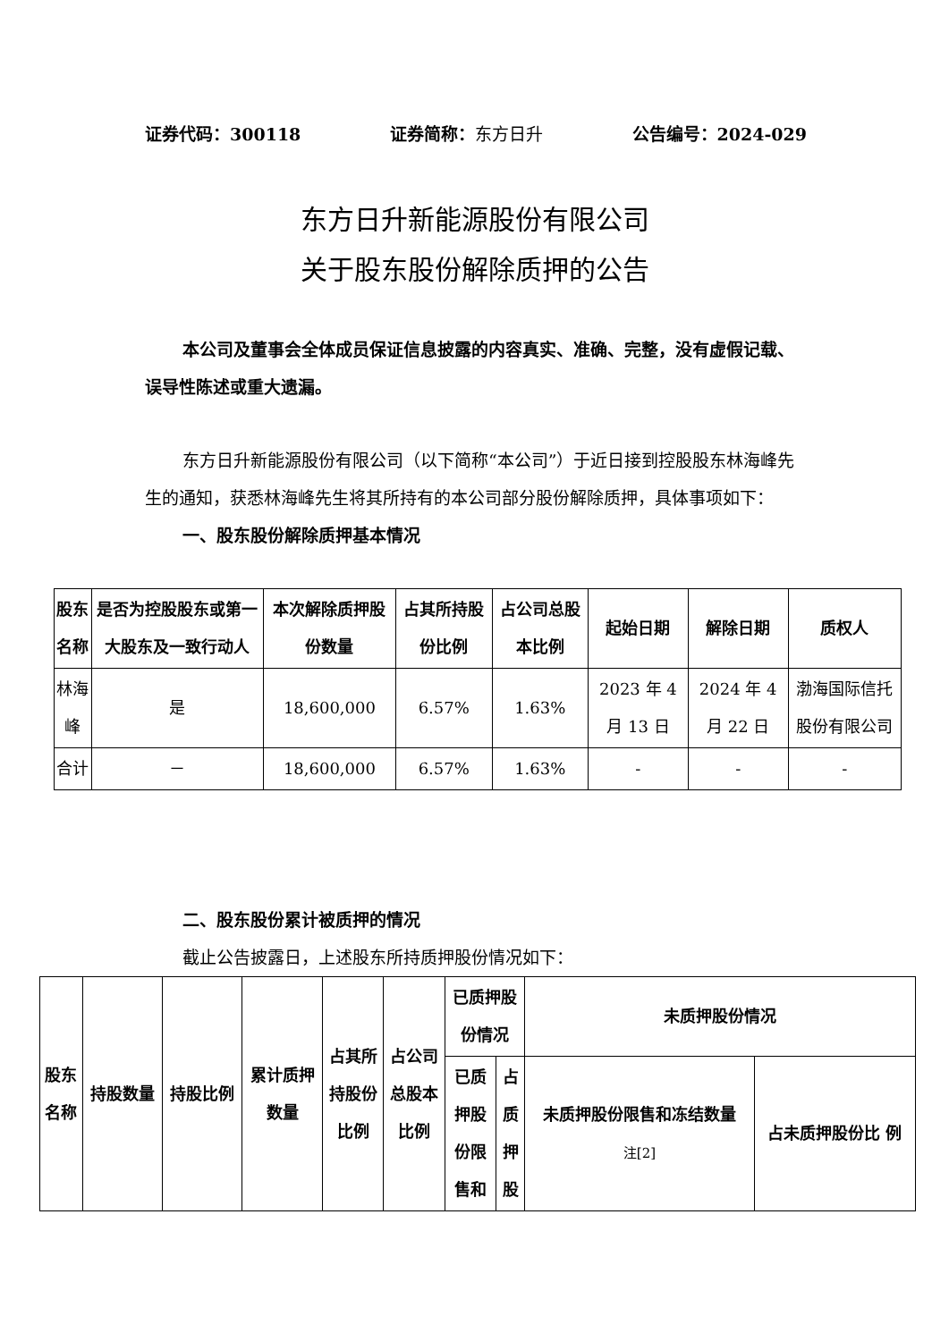证券代码：300118 证券简称：东方日升 公告编号：2024-029
东方日升新能源股份有限公司
关于股东股份解除质押的公告
本公司及董事会全体成员保证信息披露的内容真实、准确、完整，没有虚假记载、误导性陈述或重大遗漏。
东方日升新能源股份有限公司（以下简称“本公司”）于近日接到控股股东林海峰先生的通知，获悉林海峰先生将其所持有的本公司部分股份解除质押，具体事项如下：
一、股东股份解除质押基本情况
| 股东 名称 | 是否为控股股东或第一大股东及一致行动人 | 本次解除质押股份数量 | 占其所持股份比例 | 占公司总股本比例 | 起始日期 | 解除日期 | 质权人 |
| --- | --- | --- | --- | --- | --- | --- | --- |
| 林海峰 | 是 | 18,600,000 | 6.57% | 1.63% | 2023 年 4 月 13 日 | 2024 年 4 月 22 日 | 渤海国际信托股份有限公司 |
| 合计 | － | 18,600,000 | 6.57% | 1.63% | - | - | - |
二、股东股份累计被质押的情况
截止公告披露日，上述股东所持质押股份情况如下：
| 股东 名称 | 持股数量 | 持股比例 | 累计质押 数量 | 占其所 持股份 比例 | 占公司 总股本 比例 | 已质押股 份情况 | | 未质押股份情况 | |
| --- | --- | --- | --- | --- | --- | --- | --- | --- | --- |
| | | | | | | 已质 押股 份限 售和 | 占 质 押 股 | 未质押股份限售和冻结数量 注[2] | 占未质押股份比 例 |